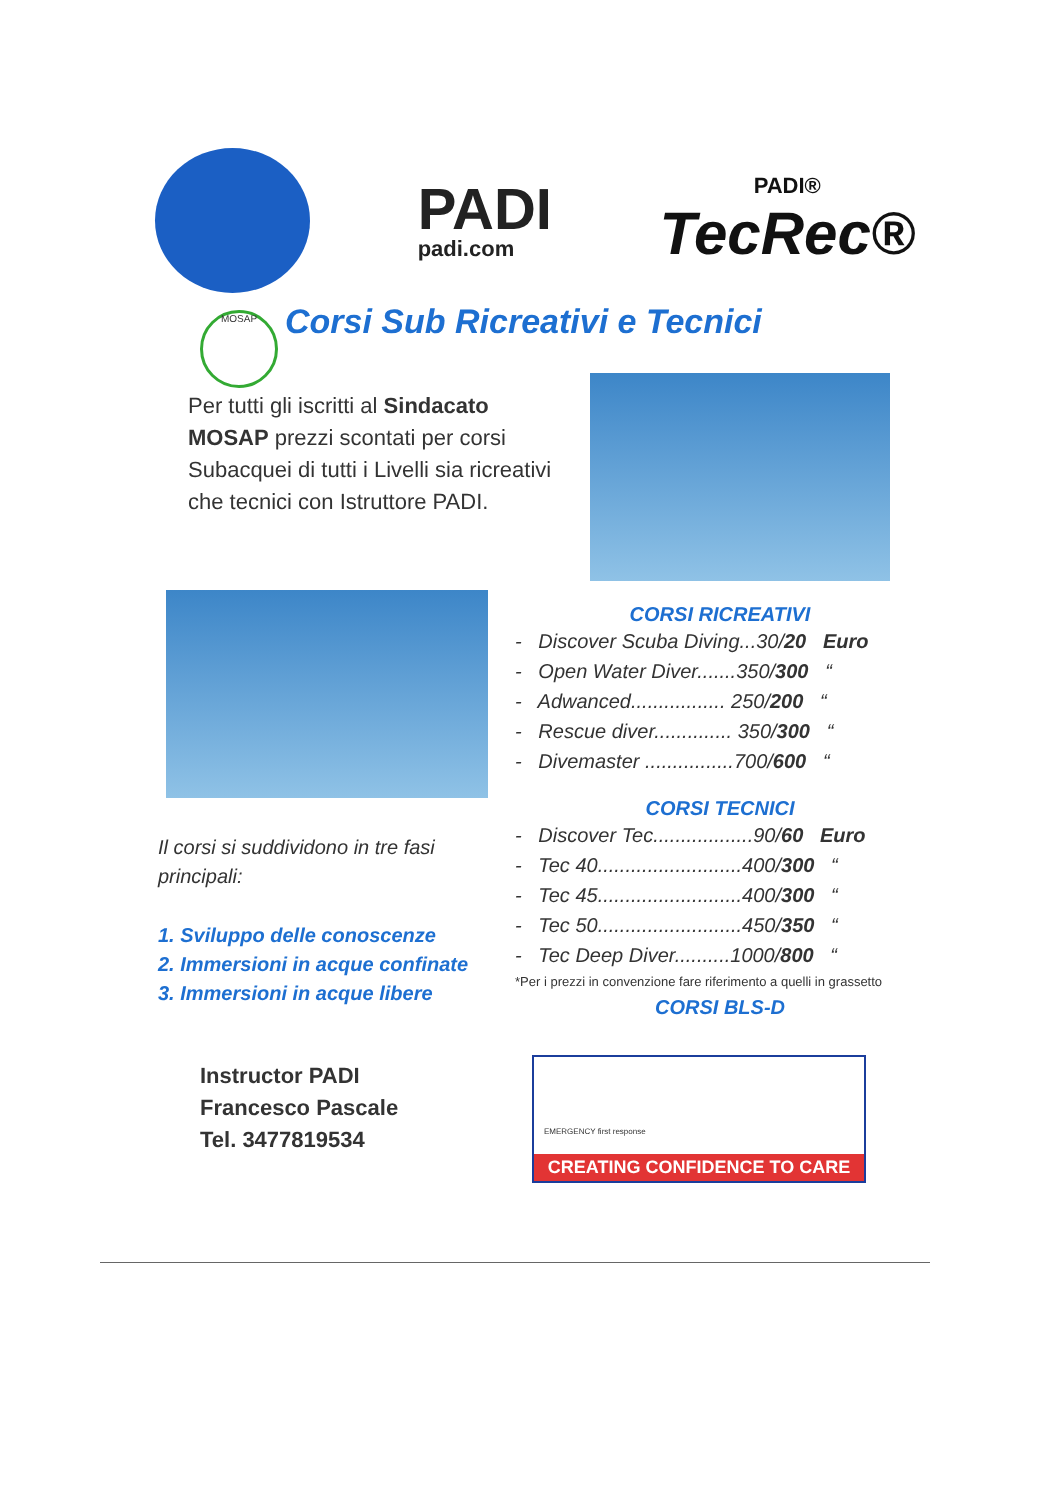PADI
padi.com
PADI®
TecRec®
MOSAP Corsi Sub Ricreativi e Tecnici
Per tutti gli iscritti al Sindacato MOSAP prezzi scontati per corsi Subacquei di tutti i Livelli sia ricreativi che tecnici con Istruttore PADI.
CORSI RICREATIVI
- Discover Scuba Diving...30/20 Euro
- Open Water Diver.......350/300 “
- Adwanced................. 250/200 “
- Rescue diver.............. 350/300 “
- Divemaster ................700/600 “
CORSI TECNICI
- Discover Tec..................90/60 Euro
- Tec 40..........................400/300 “
- Tec 45..........................400/300 “
- Tec 50..........................450/350 “
- Tec Deep Diver..........1000/800 “
*Per i prezzi in convenzione fare riferimento a quelli in grassetto
CORSI BLS-D
Il corsi si suddividono in tre fasi principali:
1. Sviluppo delle conoscenze
2. Immersioni in acque confinate
3. Immersioni in acque libere
Instructor PADI
Francesco Pascale
Tel. 3477819534
EMERGENCY first response
CREATING CONFIDENCE TO CARE